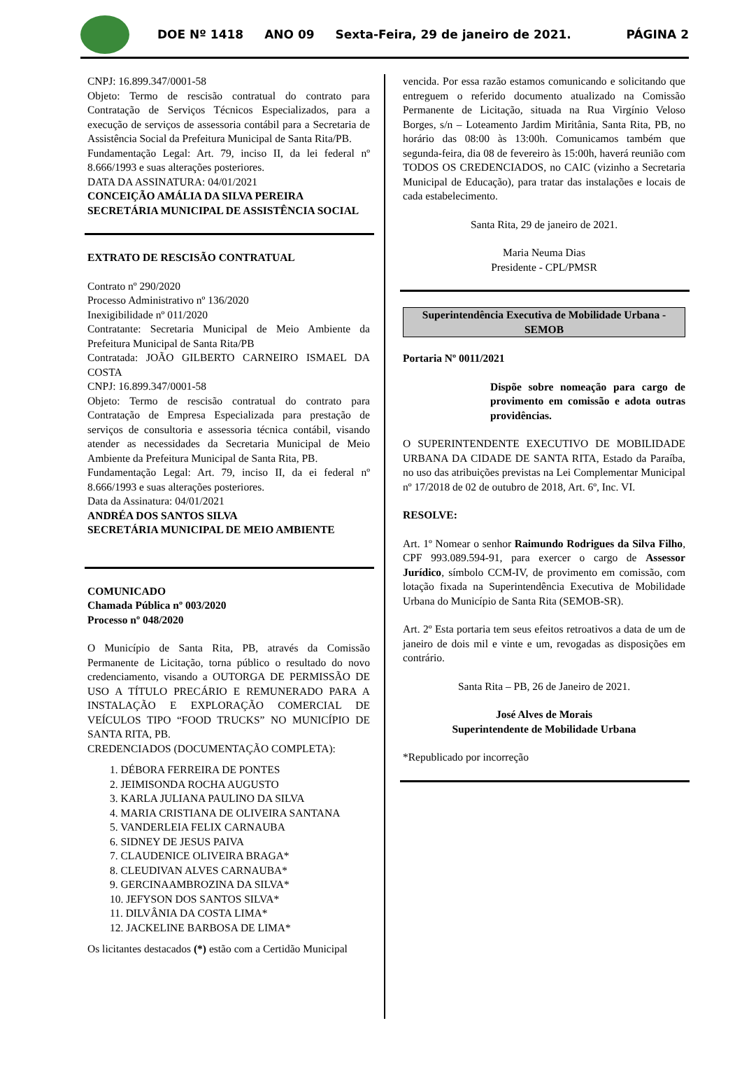DOE Nº 1418 ANO 09 Sexta-Feira, 29 de janeiro de 2021. PÁGINA 2
CNPJ: 16.899.347/0001-58
Objeto: Termo de rescisão contratual do contrato para Contratação de Serviços Técnicos Especializados, para a execução de serviços de assessoria contábil para a Secretaria de Assistência Social da Prefeitura Municipal de Santa Rita/PB.
Fundamentação Legal: Art. 79, inciso II, da lei federal nº 8.666/1993 e suas alterações posteriores.
DATA DA ASSINATURA: 04/01/2021
CONCEIÇÃO AMÁLIA DA SILVA PEREIRA
SECRETÁRIA MUNICIPAL DE ASSISTÊNCIA SOCIAL
EXTRATO DE RESCISÃO CONTRATUAL
Contrato nº 290/2020
Processo Administrativo nº 136/2020
Inexigibilidade nº 011/2020
Contratante: Secretaria Municipal de Meio Ambiente da Prefeitura Municipal de Santa Rita/PB
Contratada: JOÃO GILBERTO CARNEIRO ISMAEL DA COSTA
CNPJ: 16.899.347/0001-58
Objeto: Termo de rescisão contratual do contrato para Contratação de Empresa Especializada para prestação de serviços de consultoria e assessoria técnica contábil, visando atender as necessidades da Secretaria Municipal de Meio Ambiente da Prefeitura Municipal de Santa Rita, PB.
Fundamentação Legal: Art. 79, inciso II, da ei federal nº 8.666/1993 e suas alterações posteriores.
Data da Assinatura: 04/01/2021
ANDRÉA DOS SANTOS SILVA
SECRETÁRIA MUNICIPAL DE MEIO AMBIENTE
COMUNICADO
Chamada Pública nº 003/2020
Processo nº 048/2020
O Município de Santa Rita, PB, através da Comissão Permanente de Licitação, torna público o resultado do novo credenciamento, visando a OUTORGA DE PERMISSÃO DE USO A TÍTULO PRECÁRIO E REMUNERADO PARA A INSTALAÇÃO E EXPLORAÇÃO COMERCIAL DE VEÍCULOS TIPO “FOOD TRUCKS” NO MUNICÍPIO DE SANTA RITA, PB.
CREDENCIADOS (DOCUMENTAÇÃO COMPLETA):
1. DÉBORA FERREIRA DE PONTES
2. JEIMISONDA ROCHA AUGUSTO
3. KARLA JULIANA PAULINO DA SILVA
4. MARIA CRISTIANA DE OLIVEIRA SANTANA
5. VANDERLEIA FELIX CARNAUBA
6. SIDNEY DE JESUS PAIVA
7. CLAUDENICE OLIVEIRA BRAGA*
8. CLEUDIVAN ALVES CARNAUBA*
9. GERCINAAMBROZINA DA SILVA*
10. JEFYSON DOS SANTOS SILVA*
11. DILVÂNIA DA COSTA LIMA*
12. JACKELINE BARBOSA DE LIMA*
Os licitantes destacados (*) estão com a Certidão Municipal
vencida. Por essa razão estamos comunicando e solicitando que entreguem o referido documento atualizado na Comissão Permanente de Licitação, situada na Rua Virgínio Veloso Borges, s/n – Loteamento Jardim Miritânia, Santa Rita, PB, no horário das 08:00 às 13:00h. Comunicamos também que segunda-feira, dia 08 de fevereiro às 15:00h, haverá reunião com TODOS OS CREDENCIADOS, no CAIC (vizinho a Secretaria Municipal de Educação), para tratar das instalações e locais de cada estabelecimento.
Santa Rita, 29 de janeiro de 2021.
Maria Neuma Dias
Presidente - CPL/PMSR
Superintendência Executiva de Mobilidade Urbana - SEMOB
Portaria Nº 0011/2021
Dispõe sobre nomeação para cargo de provimento em comissão e adota outras providências.
O SUPERINTENDENTE EXECUTIVO DE MOBILIDADE URBANA DA CIDADE DE SANTA RITA, Estado da Paraíba, no uso das atribuições previstas na Lei Complementar Municipal nº 17/2018 de 02 de outubro de 2018, Art. 6º, Inc. VI.
RESOLVE:
Art. 1º Nomear o senhor Raimundo Rodrigues da Silva Filho, CPF 993.089.594-91, para exercer o cargo de Assessor Jurídico, símbolo CCM-IV, de provimento em comissão, com lotação fixada na Superintendência Executiva de Mobilidade Urbana do Município de Santa Rita (SEMOB-SR).
Art. 2º Esta portaria tem seus efeitos retroativos a data de um de janeiro de dois mil e vinte e um, revogadas as disposições em contrário.
Santa Rita – PB, 26 de Janeiro de 2021.
José Alves de Morais
Superintendente de Mobilidade Urbana
*Republicado por incorreção